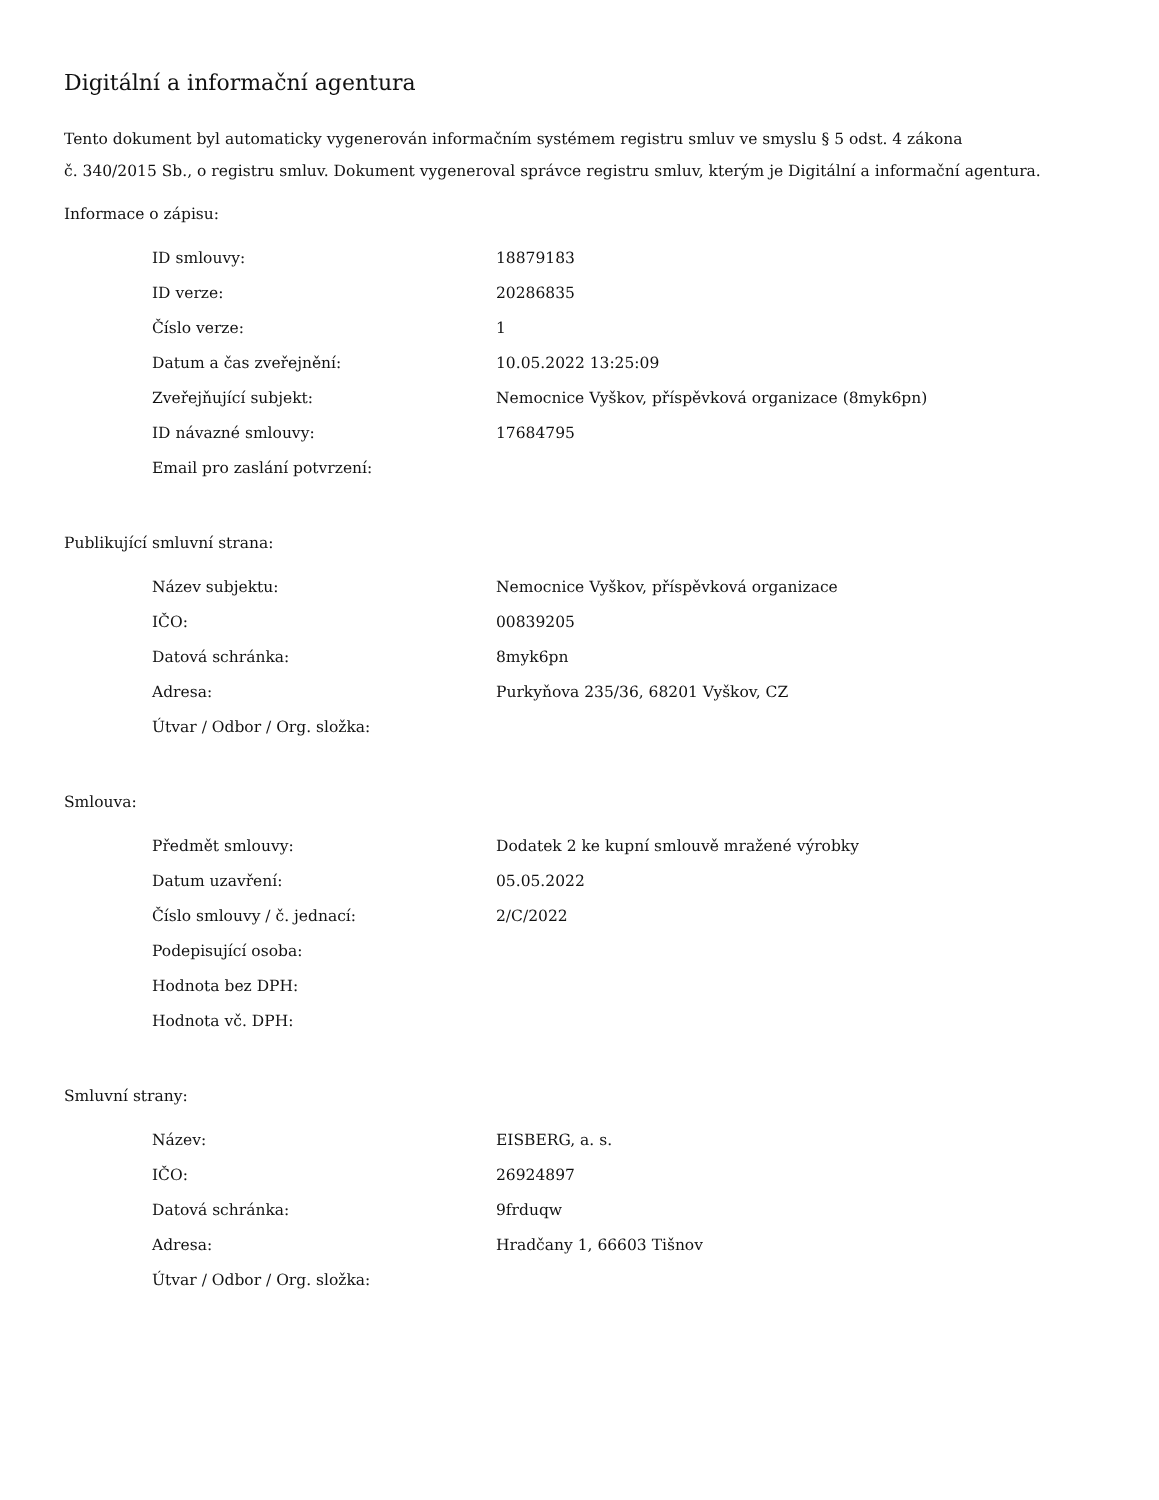Digitální a informační agentura
Tento dokument byl automaticky vygenerován informačním systémem registru smluv ve smyslu § 5 odst. 4 zákona
č. 340/2015 Sb., o registru smluv. Dokument vygeneroval správce registru smluv, kterým je Digitální a informační agentura.
Informace o zápisu:
| ID smlouvy: | 18879183 |
| ID verze: | 20286835 |
| Číslo verze: | 1 |
| Datum a čas zveřejnění: | 10.05.2022 13:25:09 |
| Zveřejňující subjekt: | Nemocnice Vyškov, příspěvková organizace (8myk6pn) |
| ID návazné smlouvy: | 17684795 |
| Email pro zaslání potvrzení: | |
Publikující smluvní strana:
| Název subjektu: | Nemocnice Vyškov, příspěvková organizace |
| IČO: | 00839205 |
| Datová schránka: | 8myk6pn |
| Adresa: | Purkyňova 235/36, 68201 Vyškov, CZ |
| Útvar / Odbor / Org. složka: | |
Smlouva:
| Předmět smlouvy: | Dodatek 2 ke kupní smlouvě mražené výrobky |
| Datum uzavření: | 05.05.2022 |
| Číslo smlouvy / č. jednací: | 2/C/2022 |
| Podepisující osoba: | |
| Hodnota bez DPH: | |
| Hodnota vč. DPH: | |
Smluvní strany:
| Název: | EISBERG, a. s. |
| IČO: | 26924897 |
| Datová schránka: | 9frduqw |
| Adresa: | Hradčany 1, 66603 Tišnov |
| Útvar / Odbor / Org. složka: | |